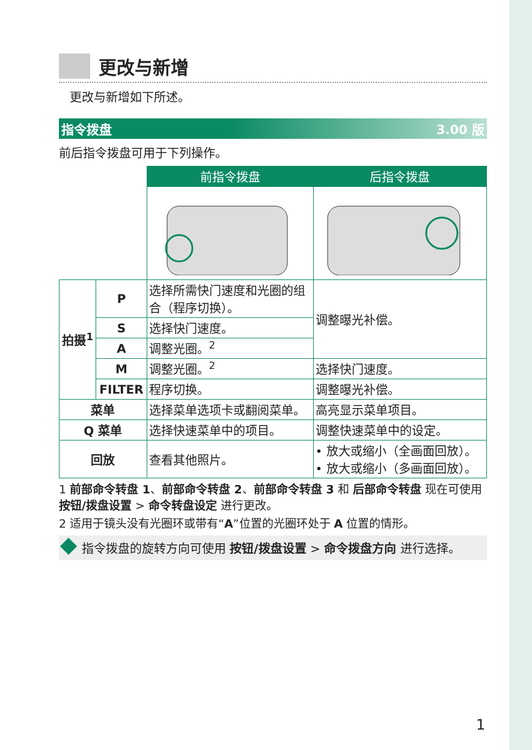更改与新增
更改与新增如下所述。
指令拨盘 3.00 版
前后指令拨盘可用于下列操作。
| | | 前指令拨盘 | 后指令拨盘 |
| 拍摄<sup>1</sup> | P | 选择所需快门速度和光圈的组合（程序切换）。 | 调整曝光补偿。 |
| | S | 选择快门速度。 | |
| | A | 调整光圈。<sup>2</sup> | |
| | M | 调整光圈。<sup>2</sup> | 选择快门速度。 |
| | FILTER | 程序切换。 | 调整曝光补偿。 |
| 菜单 | | 选择菜单选项卡或翻阅菜单。 | 高亮显示菜单项目。 |
| Q 菜单 | | 选择快速菜单中的项目。 | 调整快速菜单中的设定。 |
| 回放 | | 查看其他照片。 | • 放大或缩小（全画面回放）。 • 放大或缩小（多画面回放）。 |
1 前部命令转盘 1、前部命令转盘 2、前部命令转盘 3 和 后部命令转盘 现在可使用 按钮/拨盘设置 > 命令转盘设定 进行更改。
2 适用于镜头没有光圈环或带有“A”位置的光圈环处于 A 位置的情形。
指令拨盘的旋转方向可使用 按钮/拨盘设置 > 命令拨盘方向 进行选择。
1